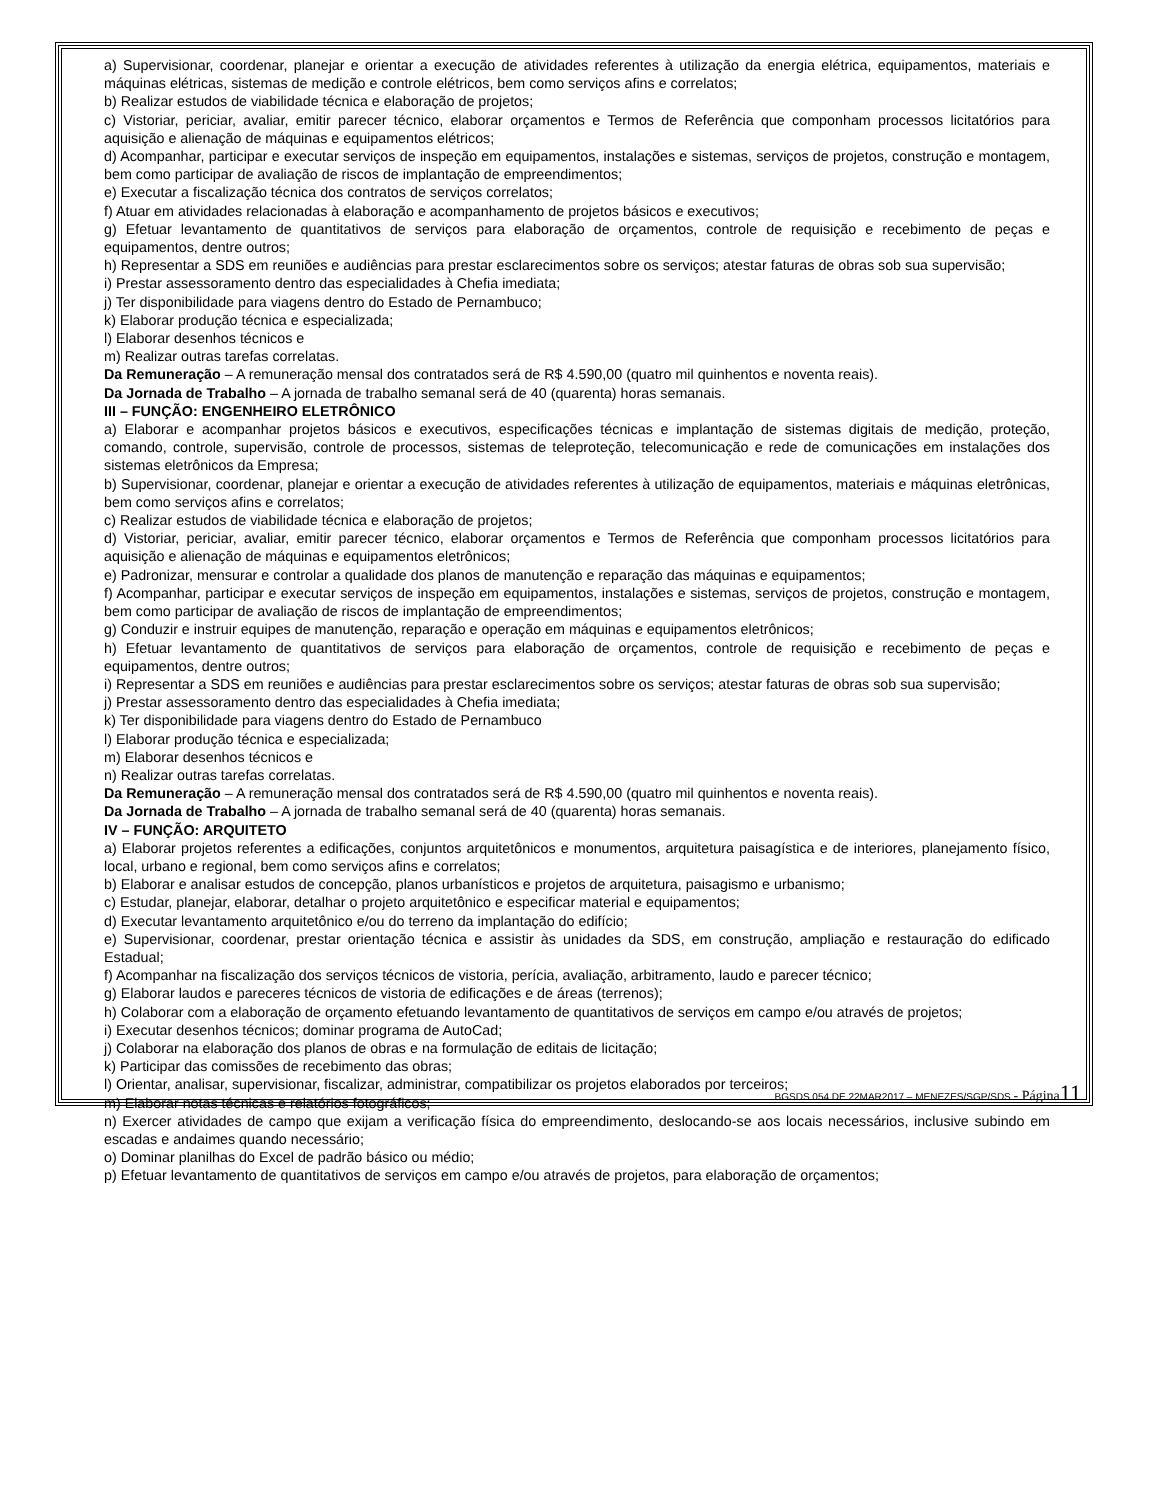a) Supervisionar, coordenar, planejar e orientar a execução de atividades referentes à utilização da energia elétrica, equipamentos, materiais e máquinas elétricas, sistemas de medição e controle elétricos, bem como serviços afins e correlatos;
b) Realizar estudos de viabilidade técnica e elaboração de projetos;
c) Vistoriar, periciar, avaliar, emitir parecer técnico, elaborar orçamentos e Termos de Referência que componham processos licitatórios para aquisição e alienação de máquinas e equipamentos elétricos;
d) Acompanhar, participar e executar serviços de inspeção em equipamentos, instalações e sistemas, serviços de projetos, construção e montagem, bem como participar de avaliação de riscos de implantação de empreendimentos;
e) Executar a fiscalização técnica dos contratos de serviços correlatos;
f) Atuar em atividades relacionadas à elaboração e acompanhamento de projetos básicos e executivos;
g) Efetuar levantamento de quantitativos de serviços para elaboração de orçamentos, controle de requisição e recebimento de peças e equipamentos, dentre outros;
h) Representar a SDS em reuniões e audiências para prestar esclarecimentos sobre os serviços; atestar faturas de obras sob sua supervisão;
i) Prestar assessoramento dentro das especialidades à Chefia imediata;
j) Ter disponibilidade para viagens dentro do Estado de Pernambuco;
k) Elaborar produção técnica e especializada;
l) Elaborar desenhos técnicos e
m) Realizar outras tarefas correlatas.
Da Remuneração – A remuneração mensal dos contratados será de R$ 4.590,00 (quatro mil quinhentos e noventa reais).
Da Jornada de Trabalho – A jornada de trabalho semanal será de 40 (quarenta) horas semanais.
III – FUNÇÃO: ENGENHEIRO ELETRÔNICO
a) Elaborar e acompanhar projetos básicos e executivos, especificações técnicas e implantação de sistemas digitais de medição, proteção, comando, controle, supervisão, controle de processos, sistemas de teleproteção, telecomunicação e rede de comunicações em instalações dos sistemas eletrônicos da Empresa;
b) Supervisionar, coordenar, planejar e orientar a execução de atividades referentes à utilização de equipamentos, materiais e máquinas eletrônicas, bem como serviços afins e correlatos;
c) Realizar estudos de viabilidade técnica e elaboração de projetos;
d) Vistoriar, periciar, avaliar, emitir parecer técnico, elaborar orçamentos e Termos de Referência que componham processos licitatórios para aquisição e alienação de máquinas e equipamentos eletrônicos;
e) Padronizar, mensurar e controlar a qualidade dos planos de manutenção e reparação das máquinas e equipamentos;
f) Acompanhar, participar e executar serviços de inspeção em equipamentos, instalações e sistemas, serviços de projetos, construção e montagem, bem como participar de avaliação de riscos de implantação de empreendimentos;
g) Conduzir e instruir equipes de manutenção, reparação e operação em máquinas e equipamentos eletrônicos;
h) Efetuar levantamento de quantitativos de serviços para elaboração de orçamentos, controle de requisição e recebimento de peças e equipamentos, dentre outros;
i) Representar a SDS em reuniões e audiências para prestar esclarecimentos sobre os serviços; atestar faturas de obras sob sua supervisão;
j) Prestar assessoramento dentro das especialidades à Chefia imediata;
k) Ter disponibilidade para viagens dentro do Estado de Pernambuco
l) Elaborar produção técnica e especializada;
m) Elaborar desenhos técnicos e
n) Realizar outras tarefas correlatas.
Da Remuneração – A remuneração mensal dos contratados será de R$ 4.590,00 (quatro mil quinhentos e noventa reais).
Da Jornada de Trabalho – A jornada de trabalho semanal será de 40 (quarenta) horas semanais.
IV – FUNÇÃO: ARQUITETO
a) Elaborar projetos referentes a edificações, conjuntos arquitetônicos e monumentos, arquitetura paisagística e de interiores, planejamento físico, local, urbano e regional, bem como serviços afins e correlatos;
b) Elaborar e analisar estudos de concepção, planos urbanísticos e projetos de arquitetura, paisagismo e urbanismo;
c) Estudar, planejar, elaborar, detalhar o projeto arquitetônico e especificar material e equipamentos;
d) Executar levantamento arquitetônico e/ou do terreno da implantação do edifício;
e) Supervisionar, coordenar, prestar orientação técnica e assistir às unidades da SDS, em construção, ampliação e restauração do edificado Estadual;
f) Acompanhar na fiscalização dos serviços técnicos de vistoria, perícia, avaliação, arbitramento, laudo e parecer técnico;
g) Elaborar laudos e pareceres técnicos de vistoria de edificações e de áreas (terrenos);
h) Colaborar com a elaboração de orçamento efetuando levantamento de quantitativos de serviços em campo e/ou através de projetos;
i) Executar desenhos técnicos; dominar programa de AutoCad;
j) Colaborar na elaboração dos planos de obras e na formulação de editais de licitação;
k) Participar das comissões de recebimento das obras;
l) Orientar, analisar, supervisionar, fiscalizar, administrar, compatibilizar os projetos elaborados por terceiros;
m) Elaborar notas técnicas e relatórios fotográficos;
n) Exercer atividades de campo que exijam a verificação física do empreendimento, deslocando-se aos locais necessários, inclusive subindo em escadas e andaimes quando necessário;
o) Dominar planilhas do Excel de padrão básico ou médio;
p) Efetuar levantamento de quantitativos de serviços em campo e/ou através de projetos, para elaboração de orçamentos;
BGSDS 054 DE 22MAR2017 – MENEZES/SGP/SDS - Página 11